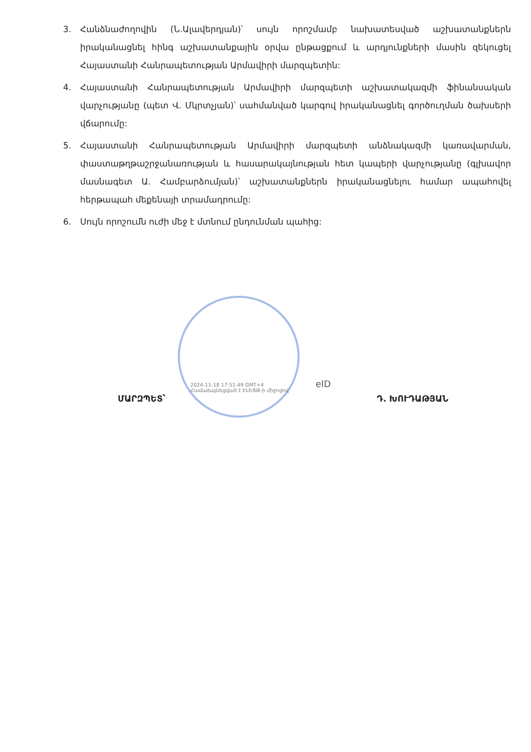3. Հանձնաժողովին (Ն.Ալավերդյան)՝ սույն որոշմամբ նախատեսված աշխատանքներն իրականացնել հինգ աշխատանքային օրվա ընթացքում և արդյունքների մասին զեկուցել Հայաստանի Հանրապետության Արմավիրի մարզպետին:
4. Հայաստանի Հանրապետության Արմավիրի մարզպետի աշխատակազմի ֆինանսական վարչությանը (պետ Վ. Մկրտչյան)՝ սահմանված կարգով իրականացնել գործուղման ծախսերի վճարումը:
5. Հայաստանի Հանրապետության Արմավիրի մարզպետի անձնակազմի կառավարման, փաստաթղթաշրջանառության և հասարակայնության հետ կապերի վարչությանը (գլխավոր մասնագետ Ա. Համբարձումյան)՝ աշխատանքներն իրականացնելու համար ապահովել հերթապահ մեքենայի տրամադրումը:
6. Սույն որոշումն ուժի մեջ է մտնում ընդունման պահից:
2024-11-18 17:51:49 GMT+4
Համաձայնեցված է ԷԼԵՑԹ-ի միջոցով
eID
ՄԱՐԶՊԵՏ՝ Դ. ԽՈՒԴԱԹՅԱՆ